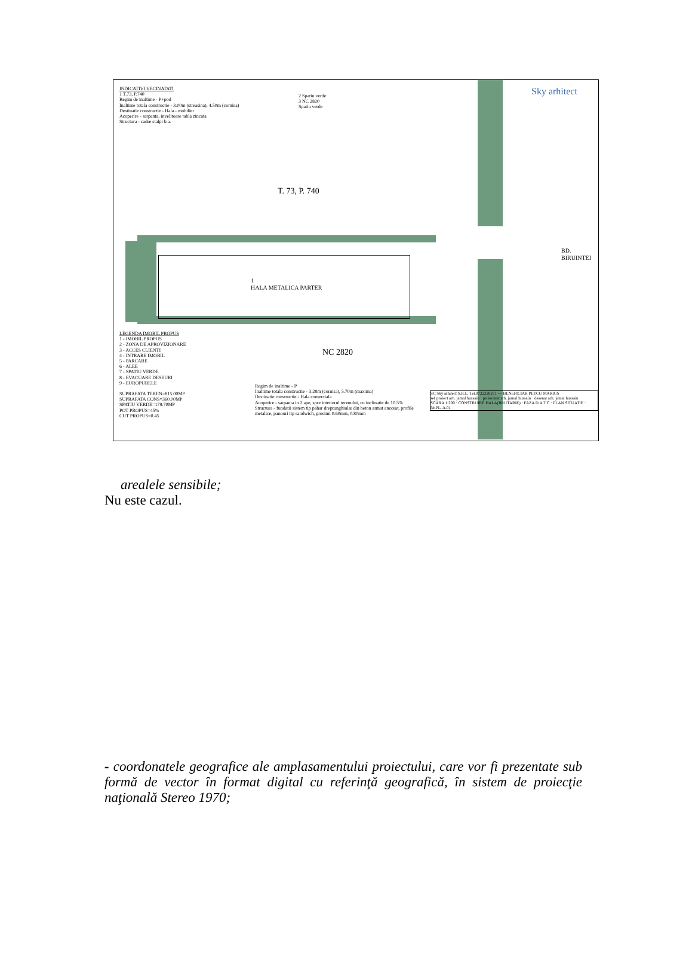INDICATIVI VECINATATI
1 T.73, P.740
Regim de inaltime - P+pod
Inaltime totala constructie - 3.00m (streasina), 4.50m (cornisa)
Destinatie constructie - Hala - mobilier
Acoperire - sarpanta, invelitoare tabla zincata
Structura - cadre stalpi b.a.
2 Spatiu verde
3 NC 2820
Spatiu verde
Sky arhitect
T. 73, P. 740
1
HALA METALICA PARTER
NC 2820
BD. BIRUINTEI
LEGENDA IMOBIL PROPUS
1 - IMOBIL PROPUS
2 - ZONA DE APROVIZIONARE
3 - ACCES CLIENTI
4 - INTRARE IMOBIL
5 - PARCARE
6 - ALEE
7 - SPATIU VERDE
8 - EVACUARE DESEURI
9 - EUROPUBELE
SUPRAFATA TEREN=815.00MP
SUPRAFATA CONS=360.00MP
SPATIU VERDE=179.70MP
POT PROPUS=45%
CUT PROPUS=0.45
Regim de inaltime - P
Inaltime totala constructie - 3.28m (cornisa), 5.70m (maxima)
Destinatie constructie - Hala comerciala
Acoperire - sarpanta in 2 ape, spre interiorul terenului, cu inclinatie de 10.5%
Structura - fundatii sistem tip pahar dreptunghiular din beton armat ancorat, profile metalice, panouri tip sandwich, grosimi 0.60mm, 0.80mm
SC Sky arhitect S.R.L. Tel.0722228271 — BENEFICIAR PETCU MARIUS
sef proiect arh. jamal hussain · proiectant arh. jamal hussain · desenat arh. jamal hussain
SCARA 1:200 · CONSTRUIRE HALA(BRUTARIE) · FAZA D.A.T.C · PLAN SITUATIE · Nr.PL. A.01
arealele sensibile;
Nu este cazul.
- coordonatele geografice ale amplasamentului proiectului, care vor fi prezentate sub formă de vector în format digital cu referinţă geografică, în sistem de proiecţie naţională Stereo 1970;